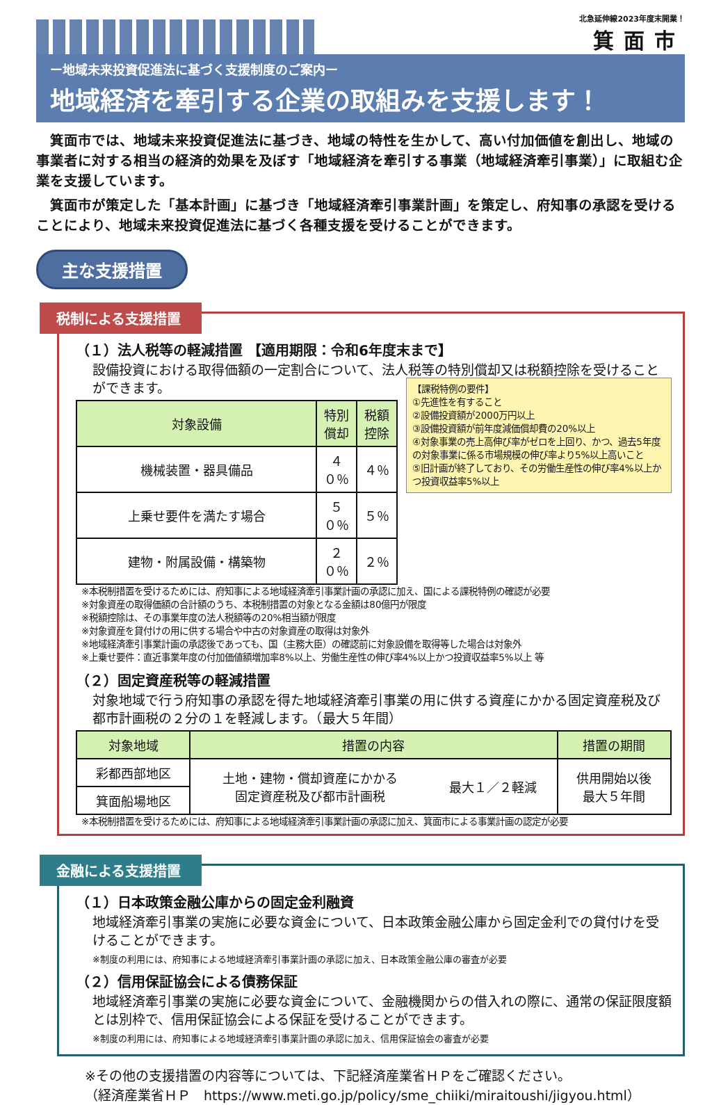北急延伸線2023年度末開業！
箕面市
ー地域未来投資促進法に基づく支援制度のご案内ー
地域経済を牽引する企業の取組みを支援します！
箕面市では、地域未来投資促進法に基づき、地域の特性を生かして、高い付加価値を創出し、地域の事業者に対する相当の経済的効果を及ぼす「地域経済を牽引する事業（地域経済牽引事業）」に取組む企業を支援しています。
箕面市が策定した「基本計画」に基づき「地域経済牽引事業計画」を策定し、府知事の承認を受けることにより、地域未来投資促進法に基づく各種支援を受けることができます。
主な支援措置
税制による支援措置
（１）法人税等の軽減措置 【適用期限：令和6年度末まで】
設備投資における取得価額の一定割合について、法人税等の特別償却又は税額控除を受けることができます。
| 対象設備 | 特別償却 | 税額控除 |
| --- | --- | --- |
| 機械装置・器具備品 | ４０％ | ４％ |
| 上乗せ要件を満たす場合 | ５０％ | ５％ |
| 建物・附属設備・構築物 | ２０％ | ２％ |
【課税特例の要件】
①先進性を有すること
②設備投資額が2000万円以上
③設備投資額が前年度減価償却費の20%以上
④対象事業の売上高伸び率がゼロを上回り、かつ、過去5年度の対象事業に係る市場規模の伸び率より5%以上高いこと
⑤旧計画が終了しており、その労働生産性の伸び率4%以上かつ投資収益率5%以上
※本税制措置を受けるためには、府知事による地域経済牽引事業計画の承認に加え、国による課税特例の確認が必要
※対象資産の取得価額の合計額のうち、本税制措置の対象となる金額は80億円が限度
※税額控除は、その事業年度の法人税額等の20%相当額が限度
※対象資産を貸付けの用に供する場合や中古の対象資産の取得は対象外
※地域経済牽引事業計画の承認後であっても、国（主務大臣）の確認前に対象設備を取得等した場合は対象外
※上乗せ要件：直近事業年度の付加価値額増加率8%以上、労働生産性の伸び率4%以上かつ投資収益率5%以上 等
（２）固定資産税等の軽減措置
対象地域で行う府知事の承認を得た地域経済牽引事業の用に供する資産にかかる固定資産税及び都市計画税の２分の１を軽減します。（最大５年間）
| 対象地域 | 措置の内容 | | 措置の期間 |
| --- | --- | --- | --- |
| 彩都西部地区 | 土地・建物・償却資産にかかる 固定資産税及び都市計画税 | 最大１／２軽減 | 供用開始以後 最大５年間 |
| 箕面船場地区 | | | |
※本税制措置を受けるためには、府知事による地域経済牽引事業計画の承認に加え、箕面市による事業計画の認定が必要
金融による支援措置
（１）日本政策金融公庫からの固定金利融資
地域経済牽引事業の実施に必要な資金について、日本政策金融公庫から固定金利での貸付けを受けることができます。
※制度の利用には、府知事による地域経済牽引事業計画の承認に加え、日本政策金融公庫の審査が必要
（２）信用保証協会による債務保証
地域経済牽引事業の実施に必要な資金について、金融機関からの借入れの際に、通常の保証限度額とは別枠で、信用保証協会による保証を受けることができます。
※制度の利用には、府知事による地域経済牽引事業計画の承認に加え、信用保証協会の審査が必要
※その他の支援措置の内容等については、下記経済産業省ＨＰをご確認ください。
（経済産業省ＨＰ　https://www.meti.go.jp/policy/sme_chiiki/miraitoushi/jigyou.html）